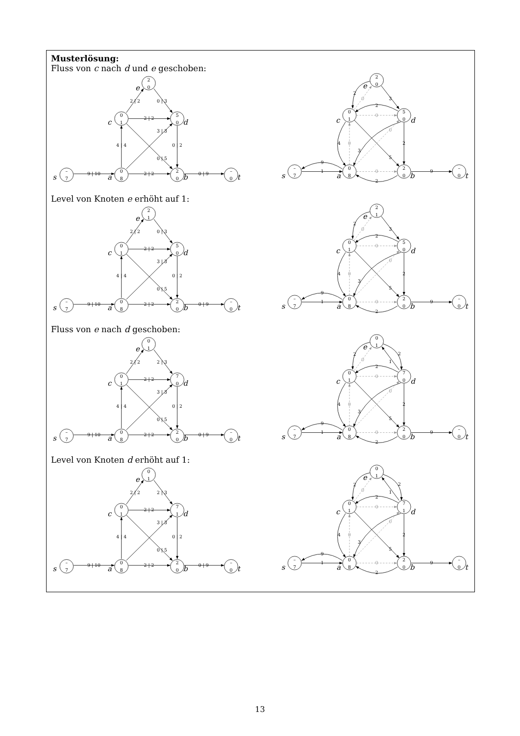Musterlösung:
Fluss von c nach d und e geschoben:
–
7
0
8
2
0
–
0
0
1
5
0
2
0
9 | 10
2 | 2
0 | 9
4 | 4
2 | 2
0 | 2
3 | 3
0 | 5
2 | 2
0 | 3
s
a
b
t
c
d
e
–
7
0
8
2
0
–
0
0
1
5
0
2
0
9
1
9
2
4
3
5
2
2
2
3
0
0
0
0
0
s
a
b
t
c
d
e
Level von Knoten e erhöht auf 1:
–
7
0
8
2
0
–
0
0
1
5
0
2
1
9 | 10
2 | 2
0 | 9
4 | 4
2 | 2
0 | 2
3 | 3
0 | 5
2 | 2
0 | 3
s
a
b
t
c
d
e
–
7
0
8
2
0
–
0
0
1
5
0
2
1
9
1
9
2
4
3
5
2
2
2
3
0
0
0
0
0
s
a
b
t
c
d
e
Fluss von e nach d geschoben:
–
7
0
8
2
0
–
0
0
1
7
0
0
1
9 | 10
2 | 2
0 | 9
4 | 4
2 | 2
0 | 2
3 | 3
0 | 5
2 | 2
2 | 3
s
a
b
t
c
d
e
–
7
0
8
2
0
–
0
0
1
7
0
0
1
9
1
9
2
4
3
5
2
2
2
1
2
0
0
0
0
0
s
a
b
t
c
d
e
Level von Knoten d erhöht auf 1:
–
7
0
8
2
0
–
0
0
1
7
1
0
1
9 | 10
2 | 2
0 | 9
4 | 4
2 | 2
0 | 2
3 | 3
0 | 5
2 | 2
2 | 3
s
a
b
t
c
d
e
–
7
0
8
2
0
–
0
0
1
7
1
0
1
9
1
9
2
4
3
5
2
2
2
1
2
0
0
0
0
0
s
a
b
t
c
d
e
13